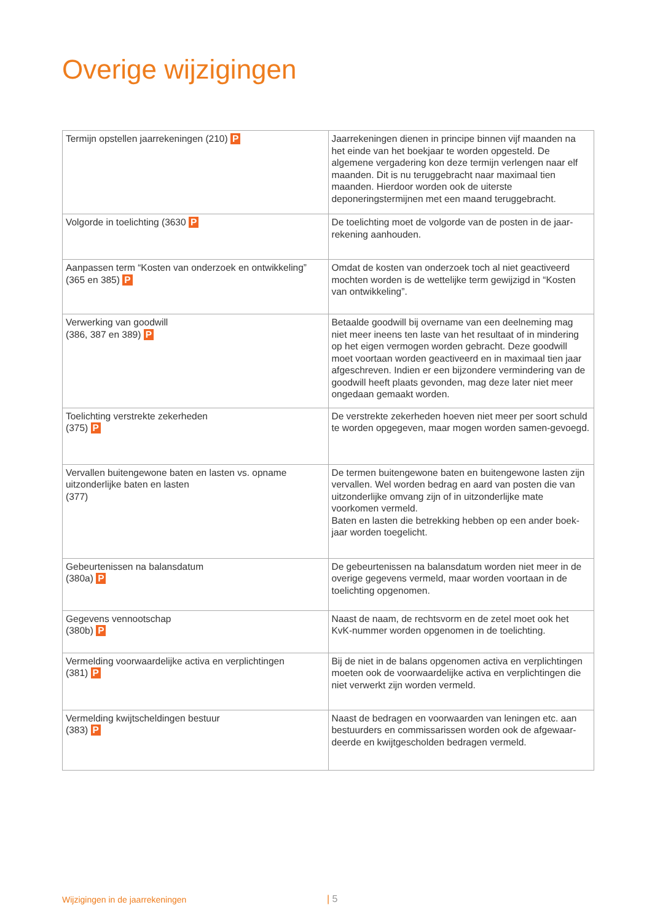Overige wijzigingen
| Termijn opstellen jaarrekeningen (210) P | Jaarrekeningen dienen in principe binnen vijf maanden na het einde van het boekjaar te worden opgesteld. De algemene vergadering kon deze termijn verlengen naar elf maanden. Dit is nu teruggebracht naar maximaal tien maanden. Hierdoor worden ook de uiterste deponeringstermijnen met een maand teruggebracht. |
| Volgorde in toelichting (3630 P | De toelichting moet de volgorde van de posten in de jaar-rekening aanhouden. |
| Aanpassen term “Kosten van onderzoek en ontwikkeling” (365 en 385) P | Omdat de kosten van onderzoek toch al niet geactiveerd mochten worden is de wettelijke term gewijzigd in “Kosten van ontwikkeling”. |
| Verwerking van goodwill (386, 387 en 389) P | Betaalde goodwill bij overname van een deelneming mag niet meer ineens ten laste van het resultaat of in mindering op het eigen vermogen worden gebracht. Deze goodwill moet voortaan worden geactiveerd en in maximaal tien jaar afgeschreven. Indien er een bijzondere vermindering van de goodwill heeft plaats gevonden, mag deze later niet meer ongedaan gemaakt worden. |
| Toelichting verstrekte zekerheden (375) P | De verstrekte zekerheden hoeven niet meer per soort schuld te worden opgegeven, maar mogen worden samen-gevoegd. |
| Vervallen buitengewone baten en lasten vs. opname uitzonderlijke baten en lasten (377) | De termen buitengewone baten en buitengewone lasten zijn vervallen. Wel worden bedrag en aard van posten die van uitzonderlijke omvang zijn of in uitzonderlijke mate voorkomen vermeld. Baten en lasten die betrekking hebben op een ander boek-jaar worden toegelicht. |
| Gebeurtenissen na balansdatum (380a) P | De gebeurtenissen na balansdatum worden niet meer in de overige gegevens vermeld, maar worden voortaan in de toelichting opgenomen. |
| Gegevens vennootschap (380b) P | Naast de naam, de rechtsvorm en de zetel moet ook het KvK-nummer worden opgenomen in de toelichting. |
| Vermelding voorwaardelijke activa en verplichtingen (381) P | Bij de niet in de balans opgenomen activa en verplichtingen moeten ook de voorwaardelijke activa en verplichtingen die niet verwerkt zijn worden vermeld. |
| Vermelding kwijtscheldingen bestuur (383) P | Naast de bedragen en voorwaarden van leningen etc. aan bestuurders en commissarissen worden ook de afgewaar-deerde en kwijtgescholden bedragen vermeld. |
Wijzigingen in de jaarrekeningen
| 5